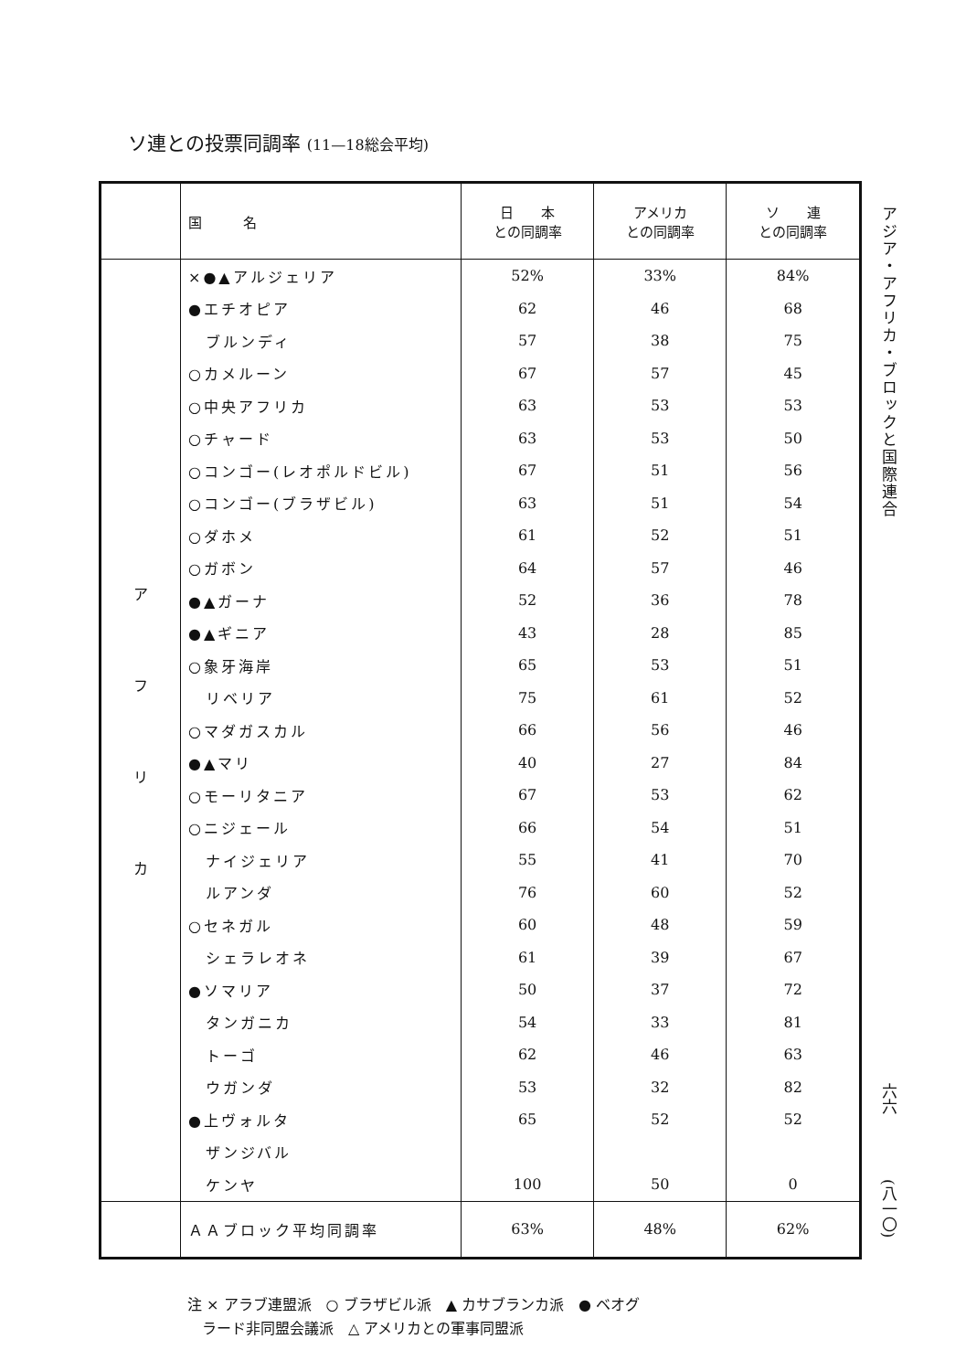ソ連との投票同調率 (11—18総会平均)
| | 国 名 | 日 本 との同調率 | アメリカ との同調率 | ソ 連 との同調率 |
| --- | --- | --- | --- | --- |
| ア フ リ カ | ×●▲アルジェリア | 52% | 33% | 84% |
| | ●エチオピア | 62 | 46 | 68 |
| | ブルンディ | 57 | 38 | 75 |
| | ○カメルーン | 67 | 57 | 45 |
| | ○中央アフリカ | 63 | 53 | 53 |
| | ○チャード | 63 | 53 | 50 |
| | ○コンゴー(レオポルドビル) | 67 | 51 | 56 |
| | ○コンゴー(ブラザビル) | 63 | 51 | 54 |
| | ○ダホメ | 61 | 52 | 51 |
| | ○ガボン | 64 | 57 | 46 |
| | ●▲ガーナ | 52 | 36 | 78 |
| | ●▲ギニア | 43 | 28 | 85 |
| | ○象牙海岸 | 65 | 53 | 51 |
| | リベリア | 75 | 61 | 52 |
| | ○マダガスカル | 66 | 56 | 46 |
| | ●▲マリ | 40 | 27 | 84 |
| | ○モーリタニア | 67 | 53 | 62 |
| | ○ニジェール | 66 | 54 | 51 |
| | ナイジェリア | 55 | 41 | 70 |
| | ルアンダ | 76 | 60 | 52 |
| | ○セネガル | 60 | 48 | 59 |
| | シェラレオネ | 61 | 39 | 67 |
| | ●ソマリア | 50 | 37 | 72 |
| | タンガニカ | 54 | 33 | 81 |
| | トーゴ | 62 | 46 | 63 |
| | ウガンダ | 53 | 32 | 82 |
| | ●上ヴォルタ | 65 | 52 | 52 |
| | ザンジバル | | | |
| | ケンヤ | 100 | 50 | 0 |
| | ＡＡブロック平均同調率 | 63% | 48% | 62% |
アジア・アフリカ・ブロックと国際連合
六六
(八一〇)
注 × アラブ連盟派　○ ブラザビル派　▲ カサブランカ派　● ベオグ
　ラード非同盟会議派　△ アメリカとの軍事同盟派